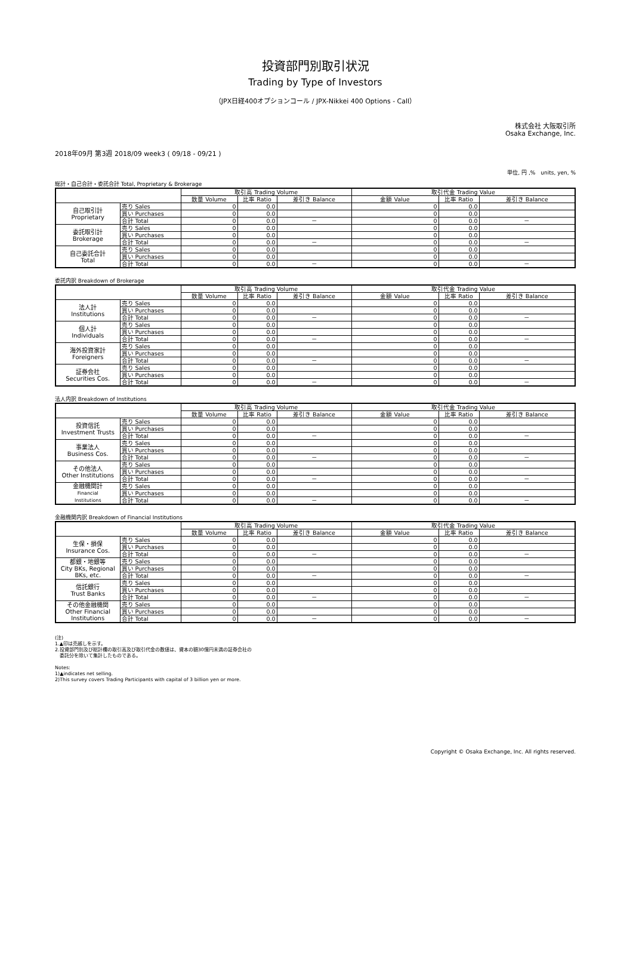投資部門別取引状況
Trading by Type of Investors
（JPX日経400オプションコール / JPX-Nikkei 400 Options - Call）
株式会社 大阪取引所
Osaka Exchange, Inc.
2018年09月 第3週 2018/09 week3 ( 09/18 - 09/21 )
単位, 円 ,%　units, yen, %
総計・自己合計・委託合計 Total, Proprietary & Brokerage
| | | 取引高 Trading Volume | | | 取引代金 Trading Value | | |
| --- | --- | --- | --- | --- | --- | --- | --- |
| | | 数量 Volume | 比率 Ratio | 差引き Balance | 金額 Value | 比率 Ratio | 差引き Balance |
| 自己取引計 Proprietary | 売り Sales | 0 | 0.0 | | 0 | 0.0 | |
| | 買い Purchases | 0 | 0.0 | | 0 | 0.0 | |
| | 合計 Total | 0 | 0.0 | － | 0 | 0.0 | － |
| 委託取引計 Brokerage | 売り Sales | 0 | 0.0 | | 0 | 0.0 | |
| | 買い Purchases | 0 | 0.0 | | 0 | 0.0 | |
| | 合計 Total | 0 | 0.0 | － | 0 | 0.0 | － |
| 自己委託合計 Total | 売り Sales | 0 | 0.0 | | 0 | 0.0 | |
| | 買い Purchases | 0 | 0.0 | | 0 | 0.0 | |
| | 合計 Total | 0 | 0.0 | － | 0 | 0.0 | － |
委託内訳 Breakdown of Brokerage
| | | 取引高 Trading Volume | | | 取引代金 Trading Value | | |
| --- | --- | --- | --- | --- | --- | --- | --- |
| | | 数量 Volume | 比率 Ratio | 差引き Balance | 金額 Value | 比率 Ratio | 差引き Balance |
| 法人計 Institutions | 売り Sales | 0 | 0.0 | | 0 | 0.0 | |
| | 買い Purchases | 0 | 0.0 | | 0 | 0.0 | |
| | 合計 Total | 0 | 0.0 | － | 0 | 0.0 | － |
| 個人計 Individuals | 売り Sales | 0 | 0.0 | | 0 | 0.0 | |
| | 買い Purchases | 0 | 0.0 | | 0 | 0.0 | |
| | 合計 Total | 0 | 0.0 | － | 0 | 0.0 | － |
| 海外投資家計 Foreigners | 売り Sales | 0 | 0.0 | | 0 | 0.0 | |
| | 買い Purchases | 0 | 0.0 | | 0 | 0.0 | |
| | 合計 Total | 0 | 0.0 | － | 0 | 0.0 | － |
| 証券会社 Securities Cos. | 売り Sales | 0 | 0.0 | | 0 | 0.0 | |
| | 買い Purchases | 0 | 0.0 | | 0 | 0.0 | |
| | 合計 Total | 0 | 0.0 | － | 0 | 0.0 | － |
法人内訳 Breakdown of Institutions
| | | 取引高 Trading Volume | | | 取引代金 Trading Value | | |
| --- | --- | --- | --- | --- | --- | --- | --- |
| | | 数量 Volume | 比率 Ratio | 差引き Balance | 金額 Value | 比率 Ratio | 差引き Balance |
| 投資信託 Investment Trusts | 売り Sales | 0 | 0.0 | | 0 | 0.0 | |
| | 買い Purchases | 0 | 0.0 | | 0 | 0.0 | |
| | 合計 Total | 0 | 0.0 | － | 0 | 0.0 | － |
| 事業法人 Business Cos. | 売り Sales | 0 | 0.0 | | 0 | 0.0 | |
| | 買い Purchases | 0 | 0.0 | | 0 | 0.0 | |
| | 合計 Total | 0 | 0.0 | － | 0 | 0.0 | － |
| その他法人 Other Institutions | 売り Sales | 0 | 0.0 | | 0 | 0.0 | |
| | 買い Purchases | 0 | 0.0 | | 0 | 0.0 | |
| | 合計 Total | 0 | 0.0 | － | 0 | 0.0 | － |
| 金融機関計 Financial Institutions | 売り Sales | 0 | 0.0 | | 0 | 0.0 | |
| | 買い Purchases | 0 | 0.0 | | 0 | 0.0 | |
| | 合計 Total | 0 | 0.0 | － | 0 | 0.0 | － |
金融機関内訳 Breakdown of Financial Institutions
| | | 取引高 Trading Volume | | | 取引代金 Trading Value | | |
| --- | --- | --- | --- | --- | --- | --- | --- |
| | | 数量 Volume | 比率 Ratio | 差引き Balance | 金額 Value | 比率 Ratio | 差引き Balance |
| 生保・損保 Insurance Cos. | 売り Sales | 0 | 0.0 | | 0 | 0.0 | |
| | 買い Purchases | 0 | 0.0 | | 0 | 0.0 | |
| | 合計 Total | 0 | 0.0 | － | 0 | 0.0 | － |
| 都銀・地銀等 City BKs, Regional BKs, etc. | 売り Sales | 0 | 0.0 | | 0 | 0.0 | |
| | 買い Purchases | 0 | 0.0 | | 0 | 0.0 | |
| | 合計 Total | 0 | 0.0 | － | 0 | 0.0 | － |
| 信託銀行 Trust Banks | 売り Sales | 0 | 0.0 | | 0 | 0.0 | |
| | 買い Purchases | 0 | 0.0 | | 0 | 0.0 | |
| | 合計 Total | 0 | 0.0 | － | 0 | 0.0 | － |
| その他金融機関 Other Financial Institutions | 売り Sales | 0 | 0.0 | | 0 | 0.0 | |
| | 買い Purchases | 0 | 0.0 | | 0 | 0.0 | |
| | 合計 Total | 0 | 0.0 | － | 0 | 0.0 | － |
(注)
1.▲印は売越しを示す。
2.投資部門別及び総計欄の取引高及び取引代金の数値は、資本の額30億円未満の証券会社の
　委託分を除いて集計したものである。
Notes:
1)▲indicates net selling.
2)This survey covers Trading Participants with capital of 3 billion yen or more.
Copyright © Osaka Exchange, Inc. All rights reserved.